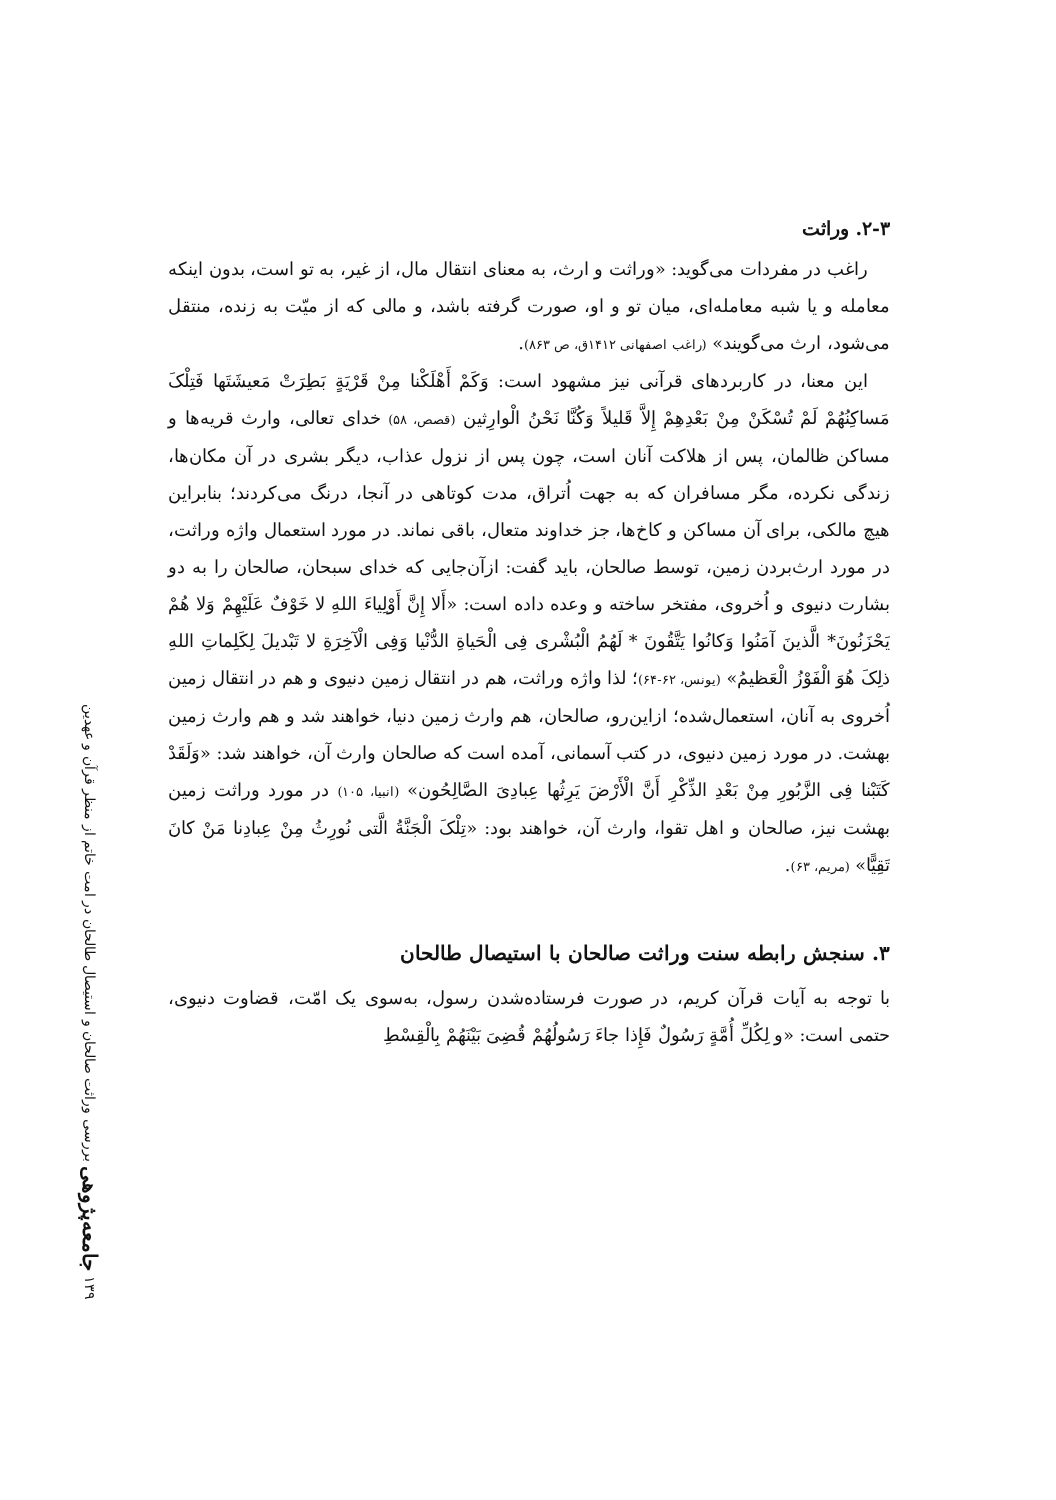۲-۳. وراثت
راغب در مفردات می‌گوید: «وراثت و ارث، به معنای انتقال مال، از غیر، به تو است، بدون اینکه معامله و یا شبه معامله‌ای، میان تو و او، صورت گرفته باشد، و مالی که از میّت به زنده، منتقل می‌شود، ارث می‌گویند» (راغب اصفهانی ۱۴۱۲ق، ص ۸۶۳).
این معنا، در کاربردهای قرآنی نیز مشهود است: وَکَمْ أَهْلَکْنا مِنْ قَرْیَةٍ بَطِرَتْ مَعیشَتَها فَتِلْکَ مَساکِنُهُمْ لَمْ تُسْکَنْ مِنْ بَعْدِهِمْ إِلاَّ قَلیلاً وَکُنَّا نَحْنُ الْوارِثین (قصص، ۵۸) خدای تعالی، وارث قریه‌ها و مساکن ظالمان، پس از هلاکت آنان است، چون پس از نزول عذاب، دیگر بشری در آن مکان‌ها، زندگی نکرده، مگر مسافران که به جهت اُتراق، مدت کوتاهی در آنجا، درنگ می‌کردند؛ بنابراین هیچ مالکی، برای آن مساکن و کاخ‌ها، جز خداوند متعال، باقی نماند. در مورد استعمال واژه وراثت، در مورد ارث‌بردن زمین، توسط صالحان، باید گفت: ازآن‌جایی که خدای سبحان، صالحان را به دو بشارت دنیوی و اُخروی، مفتخر ساخته و وعده داده است: «أَلا إِنَّ أَوْلِیاءَ اللهِ لا خَوْفٌ عَلَیْهِمْ وَلا هُمْ یَحْزَنُونَ* الَّذینَ آمَنُوا وَکانُوا یَتَّقُونَ * لَهُمُ الْبُشْری فِی الْحَیاةِ الدُّنْیا وَفِی الْآخِرَةِ لا تَبْدیلَ لِکَلِماتِ اللهِ ذلِکَ هُوَ الْفَوْزُ الْعَظیمُ» (یونس، ۶۲-۶۴)؛ لذا واژه وراثت، هم در انتقال زمین دنیوی و هم در انتقال زمین اُخروی به آنان، استعمال‌شده؛ ازاین‌رو، صالحان، هم وارث زمین دنیا، خواهند شد و هم وارث زمین بهشت. در مورد زمین دنیوی، در کتب آسمانی، آمده است که صالحان وارث آن، خواهند شد: «وَلَقَدْ کَتَبْنا فِی الزَّبُورِ مِنْ بَعْدِ الذِّکْرِ أَنَّ الْأَرْضَ یَرِثُها عِبادِیَ الصَّالِحُون» (انبیا، ۱۰۵) در مورد وراثت زمین بهشت نیز، صالحان و اهل تقوا، وارث آن، خواهند بود: «تِلْکَ الْجَنَّةُ الَّتی نُورِثُ مِنْ عِبادِنا مَنْ کانَ تَقِیًّا» (مریم، ۶۳).
۳. سنجش رابطه سنت وراثت صالحان با استیصال طالحان
با توجه به آیات قرآن کریم، در صورت فرستاده‌شدن رسول، به‌سوی یک امّت، قضاوت دنیوی، حتمی است: «و لِکُلِّ أُمَّةٍ رَسُولٌ فَإِذا جاءَ رَسُولُهُمْ قُضِیَ بَیْنَهُمْ بِالْقِسْطِ
۱۳۹ جامعه‌پژوهی بررسی وراثت صالحان و استیصال طالحان در امت خاتم از منظر قرآن و عهدین